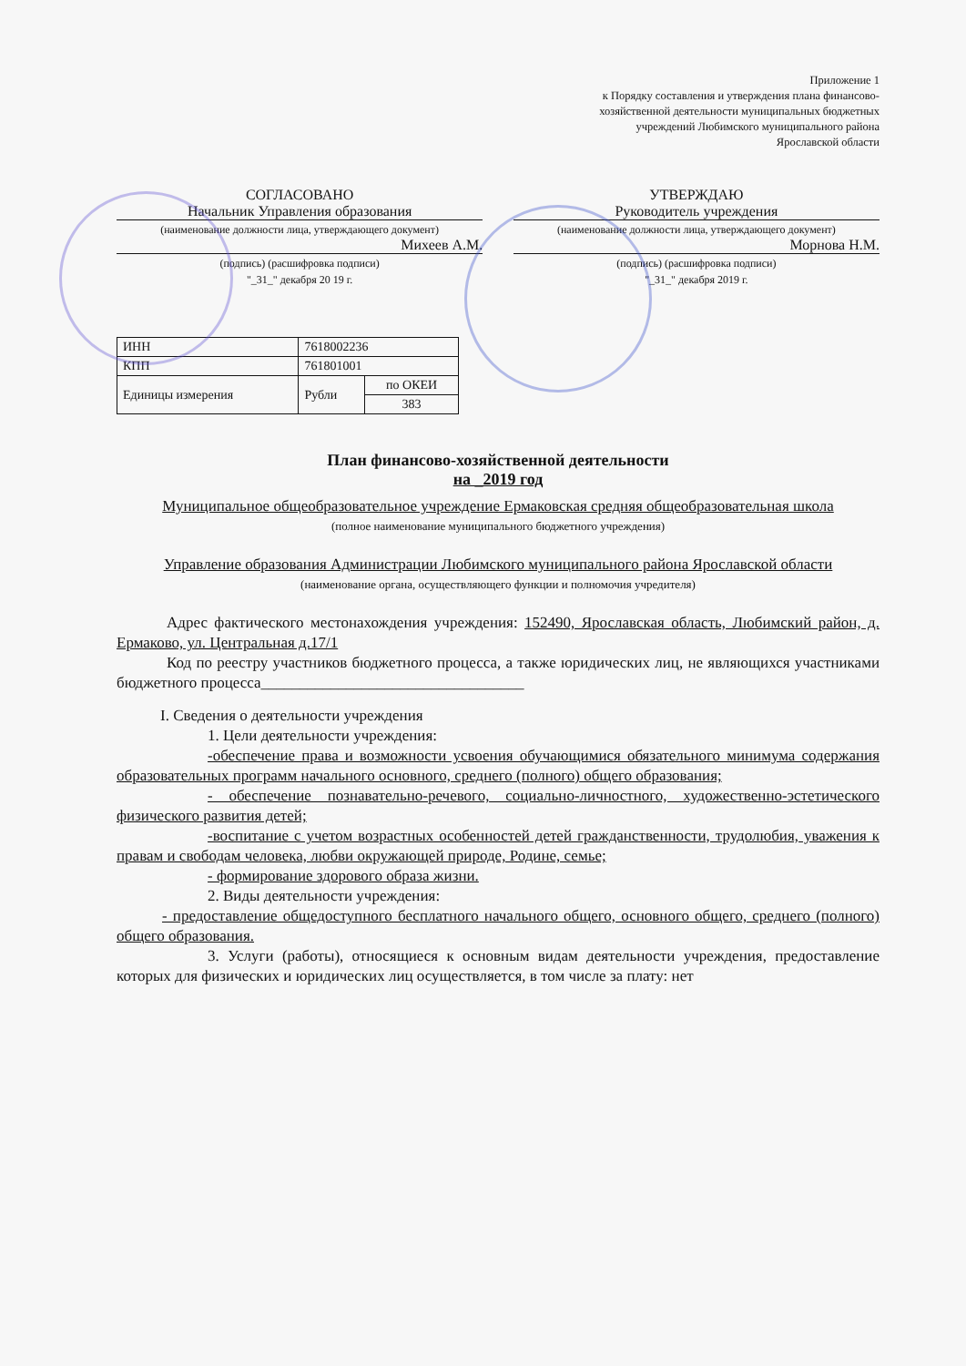Приложение 1
к Порядку составления и утверждения плана финансово-
хозяйственной деятельности муниципальных бюджетных
учреждений Любимского муниципального района
Ярославской области
СОГЛАСОВАНО
Начальник Управления образования
(наименование должности лица, утверждающего документ)
Михеев А.М.
(подпись) (расшифровка подписи)
"_31_" декабря 20 19 г.
УТВЕРЖДАЮ
Руководитель учреждения
(наименование должности лица, утверждающего документ)
Морнова Н.М.
(подпись) (расшифровка подписи)
"_31_" декабря 2019 г.
| ИНН | 7618002236 | |
| КПП | 761801001 | |
| Единицы измерения | Рубли | по ОКЕИ |
| | | 383 |
План финансово-хозяйственной деятельности
на _2019 год
Муниципальное общеобразовательное учреждение Ермаковская средняя общеобразовательная школа
(полное наименование муниципального бюджетного учреждения)
Управление образования Администрации Любимского муниципального района Ярославской области
(наименование органа, осуществляющего функции и полномочия учредителя)
Адрес фактического местонахождения учреждения: 152490, Ярославская область, Любимский район, д. Ермаково, ул. Центральная д.17/1
Код по реестру участников бюджетного процесса, а также юридических лиц, не являющихся участниками бюджетного процесса__________________________________
I. Сведения о деятельности учреждения
1. Цели деятельности учреждения:
-обеспечение права и возможности усвоения обучающимися обязательного минимума содержания образовательных программ начального основного, среднего (полного) общего образования;
- обеспечение познавательно-речевого, социально-личностного, художественно-эстетического физического развития детей;
-воспитание с учетом возрастных особенностей детей гражданственности, трудолюбия, уважения к правам и свободам человека, любви окружающей природе, Родине, семье;
- формирование здорового образа жизни.
2. Виды деятельности учреждения:
- предоставление общедоступного бесплатного начального общего, основного общего, среднего (полного) общего образования.
3. Услуги (работы), относящиеся к основным видам деятельности учреждения, предоставление которых для физических и юридических лиц осуществляется, в том числе за плату: нет